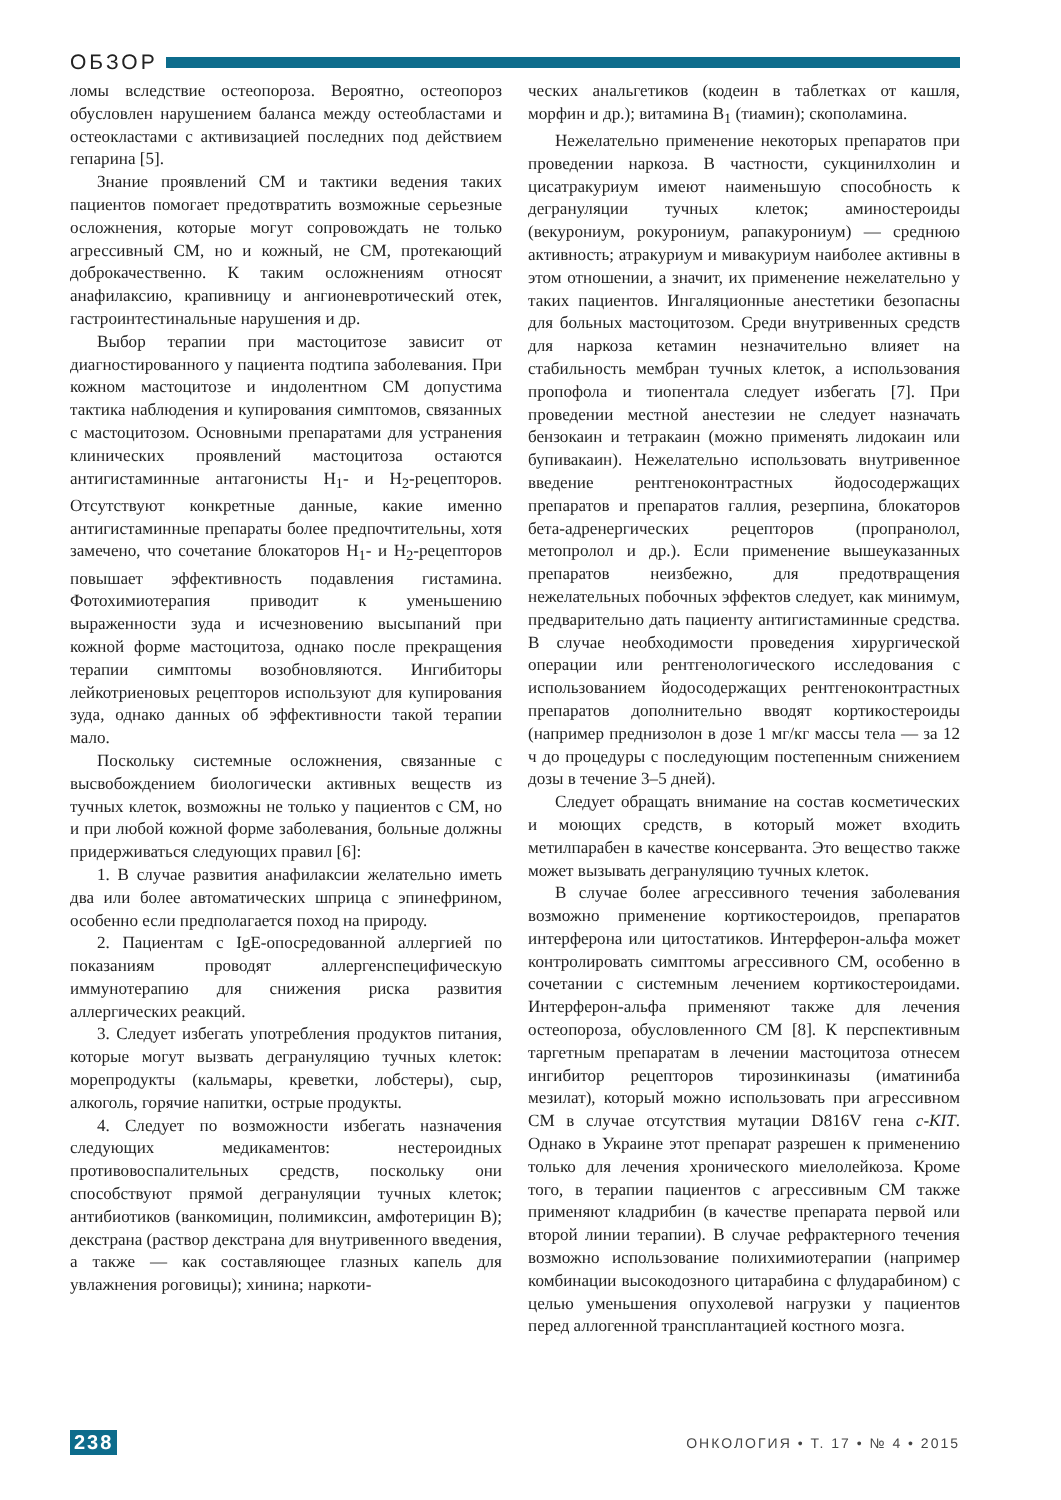ОБЗОР
ломы вследствие остеопороза. Вероятно, остеопороз обусловлен нарушением баланса между остеобластами и остеокластами с активизацией последних под действием гепарина [5].
Знание проявлений СМ и тактики ведения таких пациентов помогает предотвратить возможные серьезные осложнения, которые могут сопровождать не только агрессивный СМ, но и кожный, не СМ, протекающий доброкачественно. К таким осложнениям относят анафилаксию, крапивницу и ангионевротический отек, гастроинтестинальные нарушения и др.
Выбор терапии при мастоцитозе зависит от диагностированного у пациента подтипа заболевания. При кожном мастоцитозе и индолентном СМ допустима тактика наблюдения и купирования симптомов, связанных с мастоцитозом. Основными препаратами для устранения клинических проявлений мастоцитоза остаются антигистаминные антагонисты H<sub>1</sub>- и H<sub>2</sub>-рецепторов. Отсутствуют конкретные данные, какие именно антигистаминные препараты более предпочтительны, хотя замечено, что сочетание блокаторов H<sub>1</sub>- и H<sub>2</sub>-рецепторов повышает эффективность подавления гистамина. Фотохимиотерапия приводит к уменьшению выраженности зуда и исчезновению высыпаний при кожной форме мастоцитоза, однако после прекращения терапии симптомы возобновляются. Ингибиторы лейкотриеновых рецепторов используют для купирования зуда, однако данных об эффективности такой терапии мало.
Поскольку системные осложнения, связанные с высвобождением биологически активных веществ из тучных клеток, возможны не только у пациентов с СМ, но и при любой кожной форме заболевания, больные должны придерживаться следующих правил [6]:
1. В случае развития анафилаксии желательно иметь два или более автоматических шприца с эпинефрином, особенно если предполагается поход на природу.
2. Пациентам с IgE-опосредованной аллергией по показаниям проводят аллергенспецифическую иммунотерапию для снижения риска развития аллергических реакций.
3. Следует избегать употребления продуктов питания, которые могут вызвать дегрануляцию тучных клеток: морепродукты (кальмары, креветки, лобстеры), сыр, алкоголь, горячие напитки, острые продукты.
4. Следует по возможности избегать назначения следующих медикаментов: нестероидных противовоспалительных средств, поскольку они способствуют прямой дегрануляции тучных клеток; антибиотиков (ванкомицин, полимиксин, амфотерицин B); декстрана (раствор декстрана для внутривенного введения, а также — как составляющее глазных капель для увлажнения роговицы); хинина; наркоти-
ческих анальгетиков (кодеин в таблетках от кашля, морфин и др.); витамина B<sub>1</sub> (тиамин); скополамина.
Нежелательно применение некоторых препаратов при проведении наркоза. В частности, сукцинилхолин и цисатракуриум имеют наименьшую способность к дегрануляции тучных клеток; аминостероиды (векурониум, рокурониум, рапакурониум) — среднюю активность; атракуриум и мивакуриум наиболее активны в этом отношении, а значит, их применение нежелательно у таких пациентов. Ингаляционные анестетики безопасны для больных мастоцитозом. Среди внутривенных средств для наркоза кетамин незначительно влияет на стабильность мембран тучных клеток, а использования пропофола и тиопентала следует избегать [7]. При проведении местной анестезии не следует назначать бензокаин и тетракаин (можно применять лидокаин или бупивакаин). Нежелательно использовать внутривенное введение рентгеноконтрастных йодосодержащих препаратов и препаратов галлия, резерпина, блокаторов бета-адренергических рецепторов (пропранолол, метопролол и др.). Если применение вышеуказанных препаратов неизбежно, для предотвращения нежелательных побочных эффектов следует, как минимум, предварительно дать пациенту антигистаминные средства. В случае необходимости проведения хирургической операции или рентгенологического исследования с использованием йодосодержащих рентгеноконтрастных препаратов дополнительно вводят кортикостероиды (например преднизолон в дозе 1 мг/кг массы тела — за 12 ч до процедуры с последующим постепенным снижением дозы в течение 3–5 дней).
Следует обращать внимание на состав косметических и моющих средств, в который может входить метилпарабен в качестве консерванта. Это вещество также может вызывать дегрануляцию тучных клеток.
В случае более агрессивного течения заболевания возможно применение кортикостероидов, препаратов интерферона или цитостатиков. Интерферон-альфа может контролировать симптомы агрессивного СМ, особенно в сочетании с системным лечением кортикостероидами. Интерферон-альфа применяют также для лечения остеопороза, обусловленного СМ [8]. К перспективным таргетным препаратам в лечении мастоцитоза отнесем ингибитор рецепторов тирозинкиназы (иматиниба мезилат), который можно использовать при агрессивном СМ в случае отсутствия мутации D816V гена c-KIT. Однако в Украине этот препарат разрешен к применению только для лечения хронического миелолейкоза. Кроме того, в терапии пациентов с агрессивным СМ также применяют кладрибин (в качестве препарата первой или второй линии терапии). В случае рефрактерного течения возможно использование полихимиотерапии (например комбинации высокодозного цитарабина с флударабином) с целью уменьшения опухолевой нагрузки у пациентов перед аллогенной трансплантацией костного мозга.
238 ОНКОЛОГИЯ • Т. 17 • № 4 • 2015